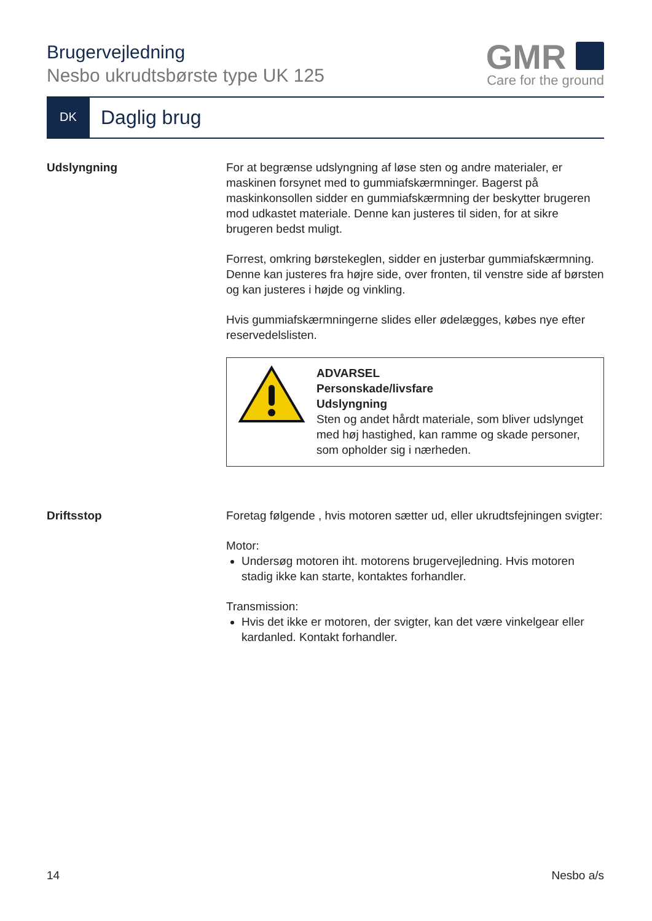Brugervejledning
Nesbo ukrudtsbørste type UK 125
GMR
Care for the ground
DK
Daglig brug
Udslyngning For at begrænse udslyngning af løse sten og andre materialer, er maskinen forsynet med to gummiafskærmninger. Bagerst på maskinkonsollen sidder en gummiafskærmning der beskytter brugeren mod udkastet materiale. Denne kan justeres til siden, for at sikre brugeren bedst muligt.
Forrest, omkring børstekeglen, sidder en justerbar gummiafskærmning. Denne kan justeres fra højre side, over fronten, til venstre side af børsten og kan justeres i højde og vinkling.
Hvis gummiafskærmningerne slides eller ødelægges, købes nye efter reservedelslisten.
ADVARSEL
Personskade/livsfare
Udslyngning
Sten og andet hårdt materiale, som bliver udslynget med høj hastighed, kan ramme og skade personer, som opholder sig i nærheden.
Driftsstop Foretag følgende , hvis motoren sætter ud, eller ukrudtsfejningen svigter:
Motor:
Undersøg motoren iht. motorens brugervejledning. Hvis motoren stadig ikke kan starte, kontaktes forhandler.
Transmission:
Hvis det ikke er motoren, der svigter, kan det være vinkelgear eller kardanled. Kontakt forhandler.
14 Nesbo a/s